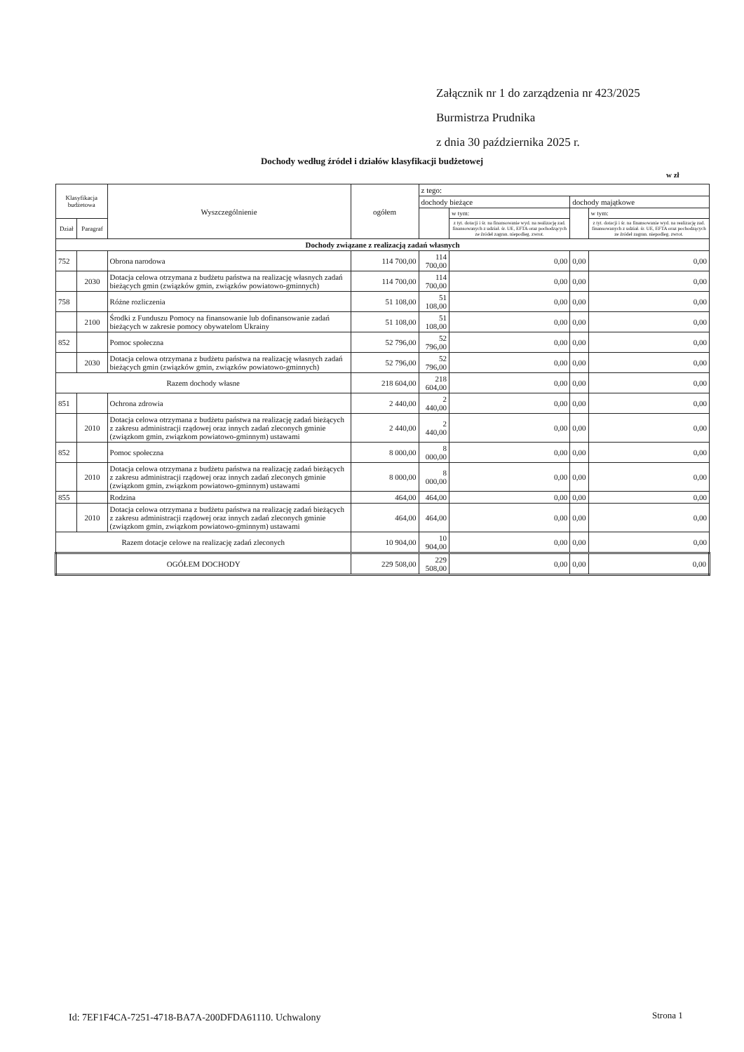Załącznik nr 1 do zarządzenia nr 423/2025
Burmistrza Prudnika
z dnia 30 października 2025 r.
Dochody według źródeł i działów klasyfikacji budżetowej
w zł
| Klasyfikacja budżetowa | | Wyszczególnienie | ogółem | z tego: | | | |
| --- | --- | --- | --- | --- | --- | --- | --- |
| | | | | dochody bieżące | | dochody majątkowe | |
| | | | | | w tym: | | w tym: |
| Dział | Paragraf | | | | z tyt. dotacji i śr. na finansowanie wyd. na realizację zad. finansowanych z udział. śr. UE, EFTA oraz pochodzących ze źródeł zagran. niepodleg. zwrot. | | z tyt. dotacji i śr. na finansowanie wyd. na realizację zad. finansowanych z udział. śr. UE, EFTA oraz pochodzących ze źródeł zagran. niepodleg. zwrot. |
| Dochody związane z realizacją zadań własnych | | | | | | | |
| 752 | | Obrona narodowa | 114 700,00 | 114 700,00 | 0,00 | 0,00 | 0,00 |
| | 2030 | Dotacja celowa otrzymana z budżetu państwa na realizację własnych zadań bieżących gmin (związków gmin, związków powiatowo-gminnych) | 114 700,00 | 114 700,00 | 0,00 | 0,00 | 0,00 |
| 758 | | Różne rozliczenia | 51 108,00 | 51 108,00 | 0,00 | 0,00 | 0,00 |
| | 2100 | Środki z Funduszu Pomocy na finansowanie lub dofinansowanie zadań bieżących w zakresie pomocy obywatelom Ukrainy | 51 108,00 | 51 108,00 | 0,00 | 0,00 | 0,00 |
| 852 | | Pomoc społeczna | 52 796,00 | 52 796,00 | 0,00 | 0,00 | 0,00 |
| | 2030 | Dotacja celowa otrzymana z budżetu państwa na realizację własnych zadań bieżących gmin (związków gmin, związków powiatowo-gminnych) | 52 796,00 | 52 796,00 | 0,00 | 0,00 | 0,00 |
| Razem dochody własne | | | 218 604,00 | 218 604,00 | 0,00 | 0,00 | 0,00 |
| 851 | | Ochrona zdrowia | 2 440,00 | 2 440,00 | 0,00 | 0,00 | 0,00 |
| | 2010 | Dotacja celowa otrzymana z budżetu państwa na realizację zadań bieżących z zakresu administracji rządowej oraz innych zadań zleconych gminie (związkom gmin, związkom powiatowo-gminnym) ustawami | 2 440,00 | 2 440,00 | 0,00 | 0,00 | 0,00 |
| 852 | | Pomoc społeczna | 8 000,00 | 8 000,00 | 0,00 | 0,00 | 0,00 |
| | 2010 | Dotacja celowa otrzymana z budżetu państwa na realizację zadań bieżących z zakresu administracji rządowej oraz innych zadań zleconych gminie (związkom gmin, związkom powiatowo-gminnym) ustawami | 8 000,00 | 8 000,00 | 0,00 | 0,00 | 0,00 |
| 855 | | Rodzina | 464,00 | 464,00 | 0,00 | 0,00 | 0,00 |
| | 2010 | Dotacja celowa otrzymana z budżetu państwa na realizację zadań bieżących z zakresu administracji rządowej oraz innych zadań zleconych gminie (związkom gmin, związkom powiatowo-gminnym) ustawami | 464,00 | 464,00 | 0,00 | 0,00 | 0,00 |
| Razem dotacje celowe na realizację zadań zleconych | | | 10 904,00 | 10 904,00 | 0,00 | 0,00 | 0,00 |
| OGÓŁEM DOCHODY | | | 229 508,00 | 229 508,00 | 0,00 | 0,00 | 0,00 |
Id: 7EF1F4CA-7251-4718-BA7A-200DFDA61110. Uchwalony
Strona 1